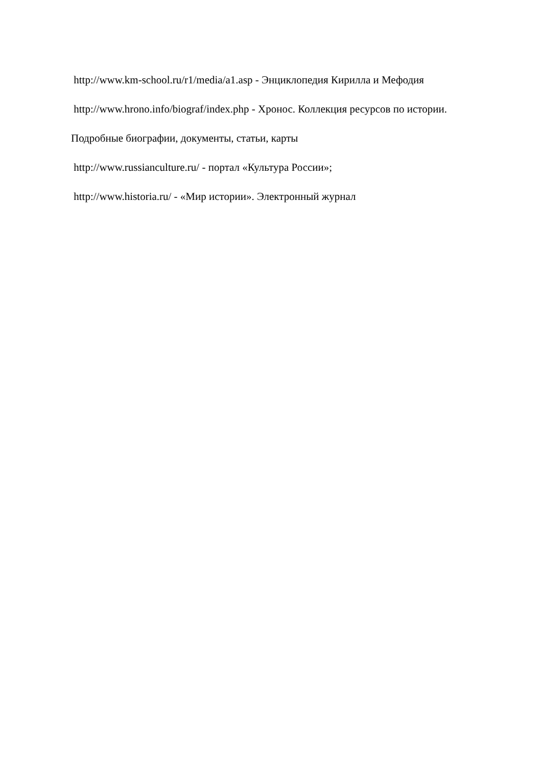http://www.km-school.ru/r1/media/a1.asp - Энциклопедия Кирилла и Мефодия
http://www.hrono.info/biograf/index.php - Хронос. Коллекция ресурсов по истории. Подробные биографии, документы, статьи, карты
http://www.russianculture.ru/ - портал «Культура России»;
http://www.historia.ru/ - «Мир истории». Электронный журнал